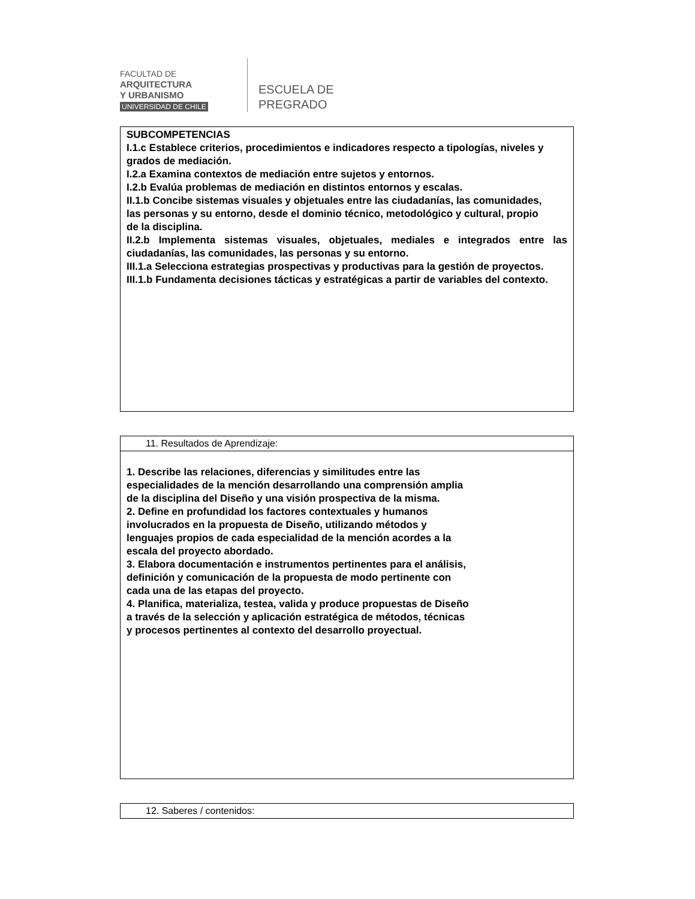FACULTAD DE
ARQUITECTURA
Y URBANISMO
UNIVERSIDAD DE CHILE
ESCUELA DE
PREGRADO
| SUBCOMPETENCIAS I.1.c Establece criterios, procedimientos e indicadores respecto a tipologías, niveles y grados de mediación. I.2.a Examina contextos de mediación entre sujetos y entornos. I.2.b Evalúa problemas de mediación en distintos entornos y escalas. II.1.b Concibe sistemas visuales y objetuales entre las ciudadanías, las comunidades, las personas y su entorno, desde el dominio técnico, metodológico y cultural, propio de la disciplina. II.2.b Implementa sistemas visuales, objetuales, mediales e integrados entre las ciudadanías, las comunidades, las personas y su entorno. III.1.a Selecciona estrategias prospectivas y productivas para la gestión de proyectos. III.1.b Fundamenta decisiones tácticas y estratégicas a partir de variables del contexto. |
| 11. Resultados de Aprendizaje: |
| 1. Describe las relaciones, diferencias y similitudes entre las especialidades de la mención desarrollando una comprensión amplia de la disciplina del Diseño y una visión prospectiva de la misma. 2. Define en profundidad los factores contextuales y humanos involucrados en la propuesta de Diseño, utilizando métodos y lenguajes propios de cada especialidad de la mención acordes a la escala del proyecto abordado. 3. Elabora documentación e instrumentos pertinentes para el análisis, definición y comunicación de la propuesta de modo pertinente con cada una de las etapas del proyecto. 4. Planifica, materializa, testea, valida y produce propuestas de Diseño a través de la selección y aplicación estratégica de métodos, técnicas y procesos pertinentes al contexto del desarrollo proyectual. |
| 12. Saberes / contenidos: |